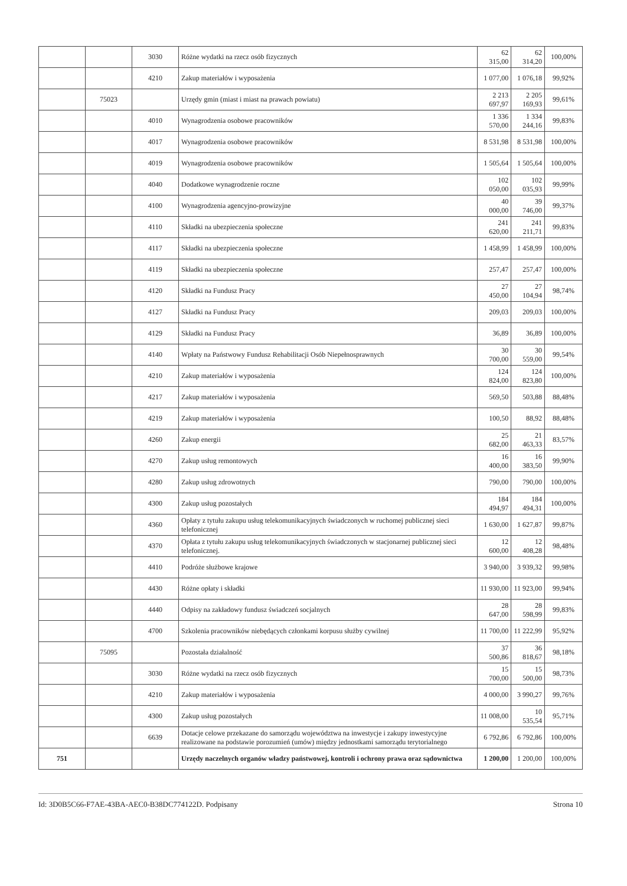| | | 3030 | Różne wydatki na rzecz osób fizycznych | 62 315,00 | 62 314,20 | 100,00% |
| | | 4210 | Zakup materiałów i wyposażenia | 1 077,00 | 1 076,18 | 99,92% |
| | 75023 | | Urzędy gmin (miast i miast na prawach powiatu) | 2 213 697,97 | 2 205 169,93 | 99,61% |
| | | 4010 | Wynagrodzenia osobowe pracowników | 1 336 570,00 | 1 334 244,16 | 99,83% |
| | | 4017 | Wynagrodzenia osobowe pracowników | 8 531,98 | 8 531,98 | 100,00% |
| | | 4019 | Wynagrodzenia osobowe pracowników | 1 505,64 | 1 505,64 | 100,00% |
| | | 4040 | Dodatkowe wynagrodzenie roczne | 102 050,00 | 102 035,93 | 99,99% |
| | | 4100 | Wynagrodzenia agencyjno-prowizyjne | 40 000,00 | 39 746,00 | 99,37% |
| | | 4110 | Składki na ubezpieczenia społeczne | 241 620,00 | 241 211,71 | 99,83% |
| | | 4117 | Składki na ubezpieczenia społeczne | 1 458,99 | 1 458,99 | 100,00% |
| | | 4119 | Składki na ubezpieczenia społeczne | 257,47 | 257,47 | 100,00% |
| | | 4120 | Składki na Fundusz Pracy | 27 450,00 | 27 104,94 | 98,74% |
| | | 4127 | Składki na Fundusz Pracy | 209,03 | 209,03 | 100,00% |
| | | 4129 | Składki na Fundusz Pracy | 36,89 | 36,89 | 100,00% |
| | | 4140 | Wpłaty na Państwowy Fundusz Rehabilitacji Osób Niepełnosprawnych | 30 700,00 | 30 559,00 | 99,54% |
| | | 4210 | Zakup materiałów i wyposażenia | 124 824,00 | 124 823,80 | 100,00% |
| | | 4217 | Zakup materiałów i wyposażenia | 569,50 | 503,88 | 88,48% |
| | | 4219 | Zakup materiałów i wyposażenia | 100,50 | 88,92 | 88,48% |
| | | 4260 | Zakup energii | 25 682,00 | 21 463,33 | 83,57% |
| | | 4270 | Zakup usług remontowych | 16 400,00 | 16 383,50 | 99,90% |
| | | 4280 | Zakup usług zdrowotnych | 790,00 | 790,00 | 100,00% |
| | | 4300 | Zakup usług pozostałych | 184 494,97 | 184 494,31 | 100,00% |
| | | 4360 | Opłaty z tytułu zakupu usług telekomunikacyjnych świadczonych w ruchomej publicznej sieci telefonicznej | 1 630,00 | 1 627,87 | 99,87% |
| | | 4370 | Opłata z tytułu zakupu usług telekomunikacyjnych świadczonych w stacjonarnej publicznej sieci telefonicznej. | 12 600,00 | 12 408,28 | 98,48% |
| | | 4410 | Podróże służbowe krajowe | 3 940,00 | 3 939,32 | 99,98% |
| | | 4430 | Różne opłaty i składki | 11 930,00 | 11 923,00 | 99,94% |
| | | 4440 | Odpisy na zakładowy fundusz świadczeń socjalnych | 28 647,00 | 28 598,99 | 99,83% |
| | | 4700 | Szkolenia pracowników niebędących członkami korpusu służby cywilnej | 11 700,00 | 11 222,99 | 95,92% |
| | 75095 | | Pozostała działalność | 37 500,86 | 36 818,67 | 98,18% |
| | | 3030 | Różne wydatki na rzecz osób fizycznych | 15 700,00 | 15 500,00 | 98,73% |
| | | 4210 | Zakup materiałów i wyposażenia | 4 000,00 | 3 990,27 | 99,76% |
| | | 4300 | Zakup usług pozostałych | 11 008,00 | 10 535,54 | 95,71% |
| | | 6639 | Dotacje celowe przekazane do samorządu województwa na inwestycje i zakupy inwestycyjne realizowane na podstawie porozumień (umów) między jednostkami samorządu terytorialnego | 6 792,86 | 6 792,86 | 100,00% |
| 751 | | | Urzędy naczelnych organów władzy państwowej, kontroli i ochrony prawa oraz sądownictwa | 1 200,00 | 1 200,00 | 100,00% |
Id: 3D0B5C66-F7AE-43BA-AEC0-B38DC774122D. Podpisany Strona 10